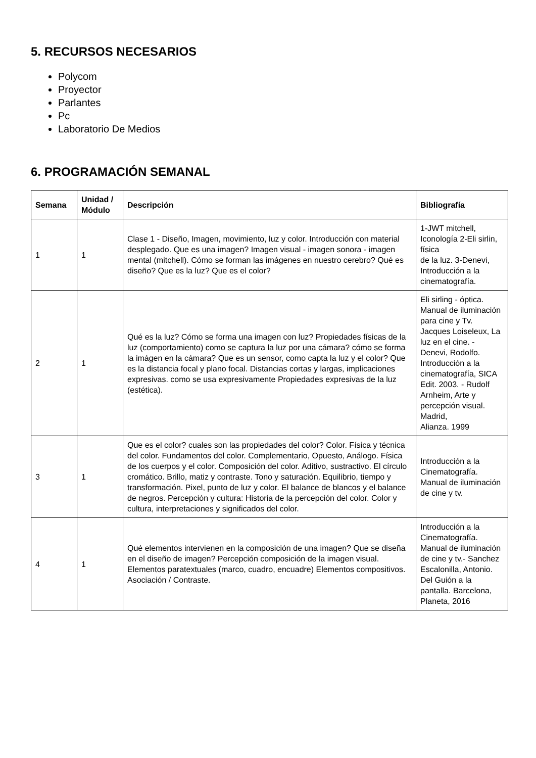5. RECURSOS NECESARIOS
Polycom
Proyector
Parlantes
Pc
Laboratorio De Medios
6. PROGRAMACIÓN SEMANAL
| Semana | Unidad / Módulo | Descripción | Bibliografía |
| --- | --- | --- | --- |
| 1 | 1 | Clase 1 - Diseño, Imagen, movimiento, luz y color. Introducción con material desplegado. Que es una imagen? Imagen visual - imagen sonora - imagen mental (mitchell). Cómo se forman las imágenes en nuestro cerebro? Qué es diseño? Que es la luz? Que es el color? | 1-JWT mitchell, Iconología 2-Eli sirlin, física de la luz. 3-Denevi, Introducción a la cinematografía. |
| 2 | 1 | Qué es la luz? Cómo se forma una imagen con luz? Propiedades físicas de la luz (comportamiento) como se captura la luz por una cámara? cómo se forma la imágen en la cámara? Que es un sensor, como capta la luz y el color? Que es la distancia focal y plano focal. Distancias cortas y largas, implicaciones expresivas. como se usa expresivamente Propiedades expresivas de la luz (estética). | Eli sirling - óptica. Manual de iluminación para cine y Tv. Jacques Loiseleux, La luz en el cine. - Denevi, Rodolfo. Introducción a la cinematografía, SICA Edit. 2003. - Rudolf Arnheim, Arte y percepción visual. Madrid, Alianza. 1999 |
| 3 | 1 | Que es el color? cuales son las propiedades del color? Color. Física y técnica del color. Fundamentos del color. Complementario, Opuesto, Análogo. Física de los cuerpos y el color. Composición del color. Aditivo, sustractivo. El círculo cromático. Brillo, matiz y contraste. Tono y saturación. Equilibrio, tiempo y transformación. Pixel, punto de luz y color. El balance de blancos y el balance de negros. Percepción y cultura: Historia de la percepción del color. Color y cultura, interpretaciones y significados del color. | Introducción a la Cinematografía. Manual de iluminación de cine y tv. |
| 4 | 1 | Qué elementos intervienen en la composición de una imagen? Que se diseña en el diseño de imagen? Percepción composición de la imagen visual. Elementos paratextuales (marco, cuadro, encuadre) Elementos compositivos. Asociación / Contraste. | Introducción a la Cinematografía. Manual de iluminación de cine y tv.- Sanchez Escalonilla, Antonio. Del Guión a la pantalla. Barcelona, Planeta, 2016 |